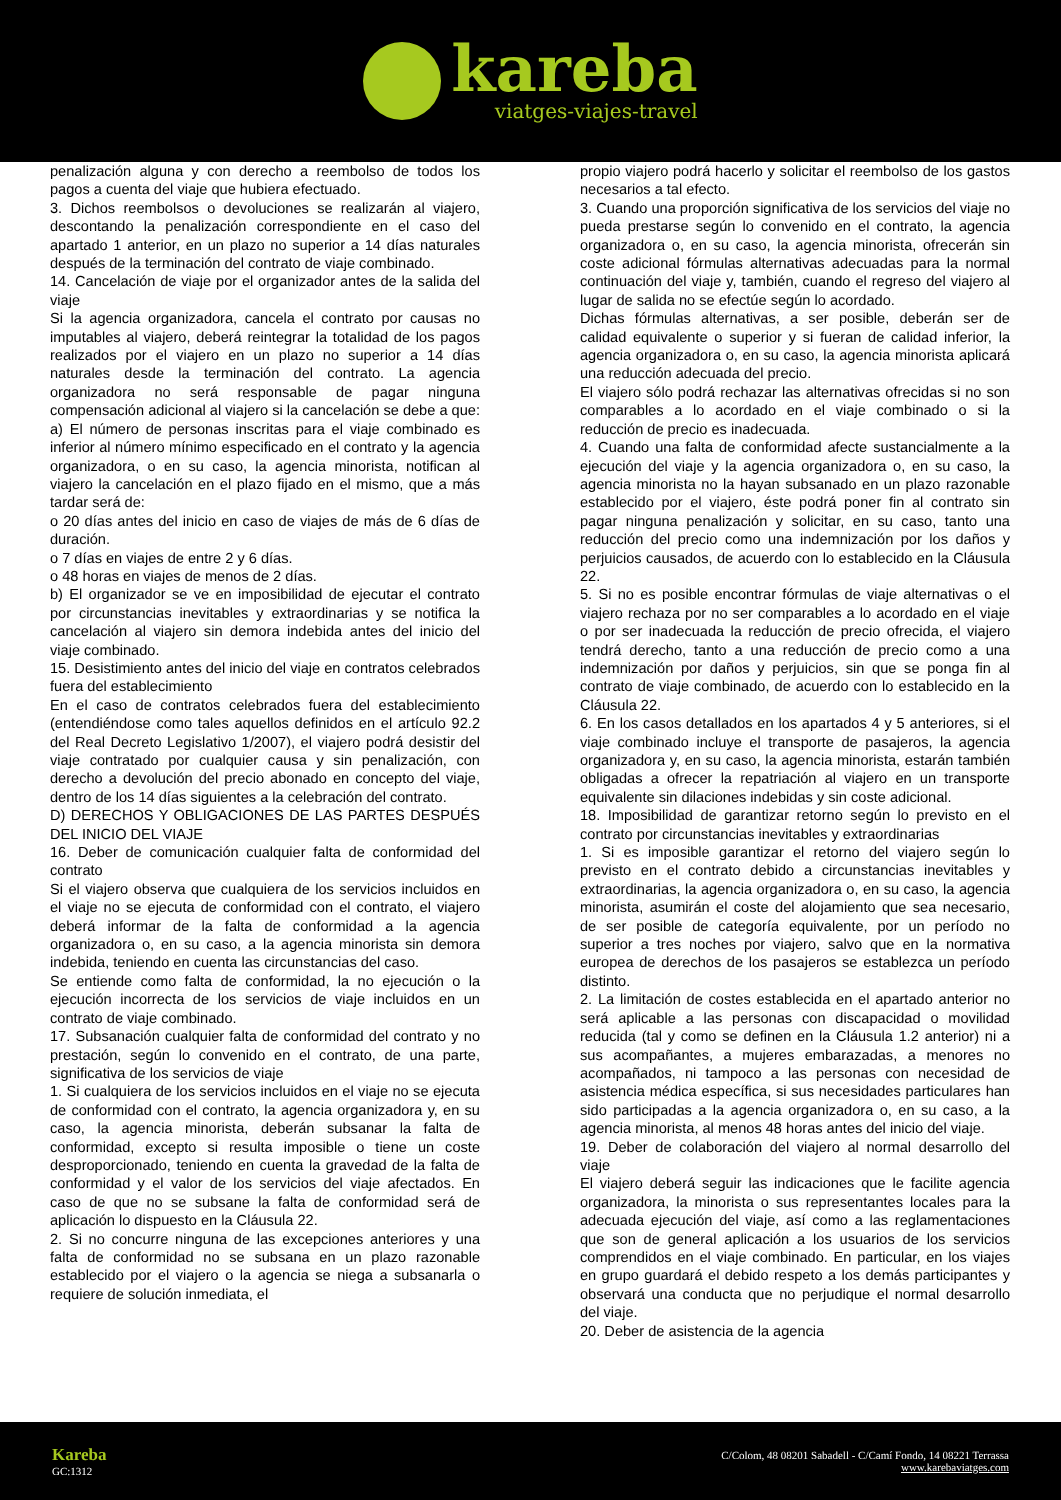kareba
viatges-viajes-travel
penalización alguna y con derecho a reembolso de todos los pagos a cuenta del viaje que hubiera efectuado.
3. Dichos reembolsos o devoluciones se realizarán al viajero, descontando la penalización correspondiente en el caso del apartado 1 anterior, en un plazo no superior a 14 días naturales después de la terminación del contrato de viaje combinado.
14. Cancelación de viaje por el organizador antes de la salida del viaje
Si la agencia organizadora, cancela el contrato por causas no imputables al viajero, deberá reintegrar la totalidad de los pagos realizados por el viajero en un plazo no superior a 14 días naturales desde la terminación del contrato. La agencia organizadora no será responsable de pagar ninguna compensación adicional al viajero si la cancelación se debe a que:
a) El número de personas inscritas para el viaje combinado es inferior al número mínimo especificado en el contrato y la agencia organizadora, o en su caso, la agencia minorista, notifican al viajero la cancelación en el plazo fijado en el mismo, que a más tardar será de:
o 20 días antes del inicio en caso de viajes de más de 6 días de duración.
o 7 días en viajes de entre 2 y 6 días.
o 48 horas en viajes de menos de 2 días.
b) El organizador se ve en imposibilidad de ejecutar el contrato por circunstancias inevitables y extraordinarias y se notifica la cancelación al viajero sin demora indebida antes del inicio del viaje combinado.
15. Desistimiento antes del inicio del viaje en contratos celebrados fuera del establecimiento
En el caso de contratos celebrados fuera del establecimiento (entendiéndose como tales aquellos definidos en el artículo 92.2 del Real Decreto Legislativo 1/2007), el viajero podrá desistir del viaje contratado por cualquier causa y sin penalización, con derecho a devolución del precio abonado en concepto del viaje, dentro de los 14 días siguientes a la celebración del contrato.
D) DERECHOS Y OBLIGACIONES DE LAS PARTES DESPUÉS DEL INICIO DEL VIAJE
16. Deber de comunicación cualquier falta de conformidad del contrato
Si el viajero observa que cualquiera de los servicios incluidos en el viaje no se ejecuta de conformidad con el contrato, el viajero deberá informar de la falta de conformidad a la agencia organizadora o, en su caso, a la agencia minorista sin demora indebida, teniendo en cuenta las circunstancias del caso.
Se entiende como falta de conformidad, la no ejecución o la ejecución incorrecta de los servicios de viaje incluidos en un contrato de viaje combinado.
17. Subsanación cualquier falta de conformidad del contrato y no prestación, según lo convenido en el contrato, de una parte, significativa de los servicios de viaje
1. Si cualquiera de los servicios incluidos en el viaje no se ejecuta de conformidad con el contrato, la agencia organizadora y, en su caso, la agencia minorista, deberán subsanar la falta de conformidad, excepto si resulta imposible o tiene un coste desproporcionado, teniendo en cuenta la gravedad de la falta de conformidad y el valor de los servicios del viaje afectados. En caso de que no se subsane la falta de conformidad será de aplicación lo dispuesto en la Cláusula 22.
2. Si no concurre ninguna de las excepciones anteriores y una falta de conformidad no se subsana en un plazo razonable establecido por el viajero o la agencia se niega a subsanarla o requiere de solución inmediata, el
propio viajero podrá hacerlo y solicitar el reembolso de los gastos necesarios a tal efecto.
3. Cuando una proporción significativa de los servicios del viaje no pueda prestarse según lo convenido en el contrato, la agencia organizadora o, en su caso, la agencia minorista, ofrecerán sin coste adicional fórmulas alternativas adecuadas para la normal continuación del viaje y, también, cuando el regreso del viajero al lugar de salida no se efectúe según lo acordado.
Dichas fórmulas alternativas, a ser posible, deberán ser de calidad equivalente o superior y si fueran de calidad inferior, la agencia organizadora o, en su caso, la agencia minorista aplicará una reducción adecuada del precio.
El viajero sólo podrá rechazar las alternativas ofrecidas si no son comparables a lo acordado en el viaje combinado o si la reducción de precio es inadecuada.
4. Cuando una falta de conformidad afecte sustancialmente a la ejecución del viaje y la agencia organizadora o, en su caso, la agencia minorista no la hayan subsanado en un plazo razonable establecido por el viajero, éste podrá poner fin al contrato sin pagar ninguna penalización y solicitar, en su caso, tanto una reducción del precio como una indemnización por los daños y perjuicios causados, de acuerdo con lo establecido en la Cláusula 22.
5. Si no es posible encontrar fórmulas de viaje alternativas o el viajero rechaza por no ser comparables a lo acordado en el viaje o por ser inadecuada la reducción de precio ofrecida, el viajero tendrá derecho, tanto a una reducción de precio como a una indemnización por daños y perjuicios, sin que se ponga fin al contrato de viaje combinado, de acuerdo con lo establecido en la Cláusula 22.
6. En los casos detallados en los apartados 4 y 5 anteriores, si el viaje combinado incluye el transporte de pasajeros, la agencia organizadora y, en su caso, la agencia minorista, estarán también obligadas a ofrecer la repatriación al viajero en un transporte equivalente sin dilaciones indebidas y sin coste adicional.
18. Imposibilidad de garantizar retorno según lo previsto en el contrato por circunstancias inevitables y extraordinarias
1. Si es imposible garantizar el retorno del viajero según lo previsto en el contrato debido a circunstancias inevitables y extraordinarias, la agencia organizadora o, en su caso, la agencia minorista, asumirán el coste del alojamiento que sea necesario, de ser posible de categoría equivalente, por un período no superior a tres noches por viajero, salvo que en la normativa europea de derechos de los pasajeros se establezca un período distinto.
2. La limitación de costes establecida en el apartado anterior no será aplicable a las personas con discapacidad o movilidad reducida (tal y como se definen en la Cláusula 1.2 anterior) ni a sus acompañantes, a mujeres embarazadas, a menores no acompañados, ni tampoco a las personas con necesidad de asistencia médica específica, si sus necesidades particulares han sido participadas a la agencia organizadora o, en su caso, a la agencia minorista, al menos 48 horas antes del inicio del viaje.
19. Deber de colaboración del viajero al normal desarrollo del viaje
El viajero deberá seguir las indicaciones que le facilite agencia organizadora, la minorista o sus representantes locales para la adecuada ejecución del viaje, así como a las reglamentaciones que son de general aplicación a los usuarios de los servicios comprendidos en el viaje combinado. En particular, en los viajes en grupo guardará el debido respeto a los demás participantes y observará una conducta que no perjudique el normal desarrollo del viaje.
20. Deber de asistencia de la agencia
Kareba
GC:1312
C/Colom, 48 08201 Sabadell - C/Camí Fondo, 14 08221 Terrassa
www.karebaviatges.com